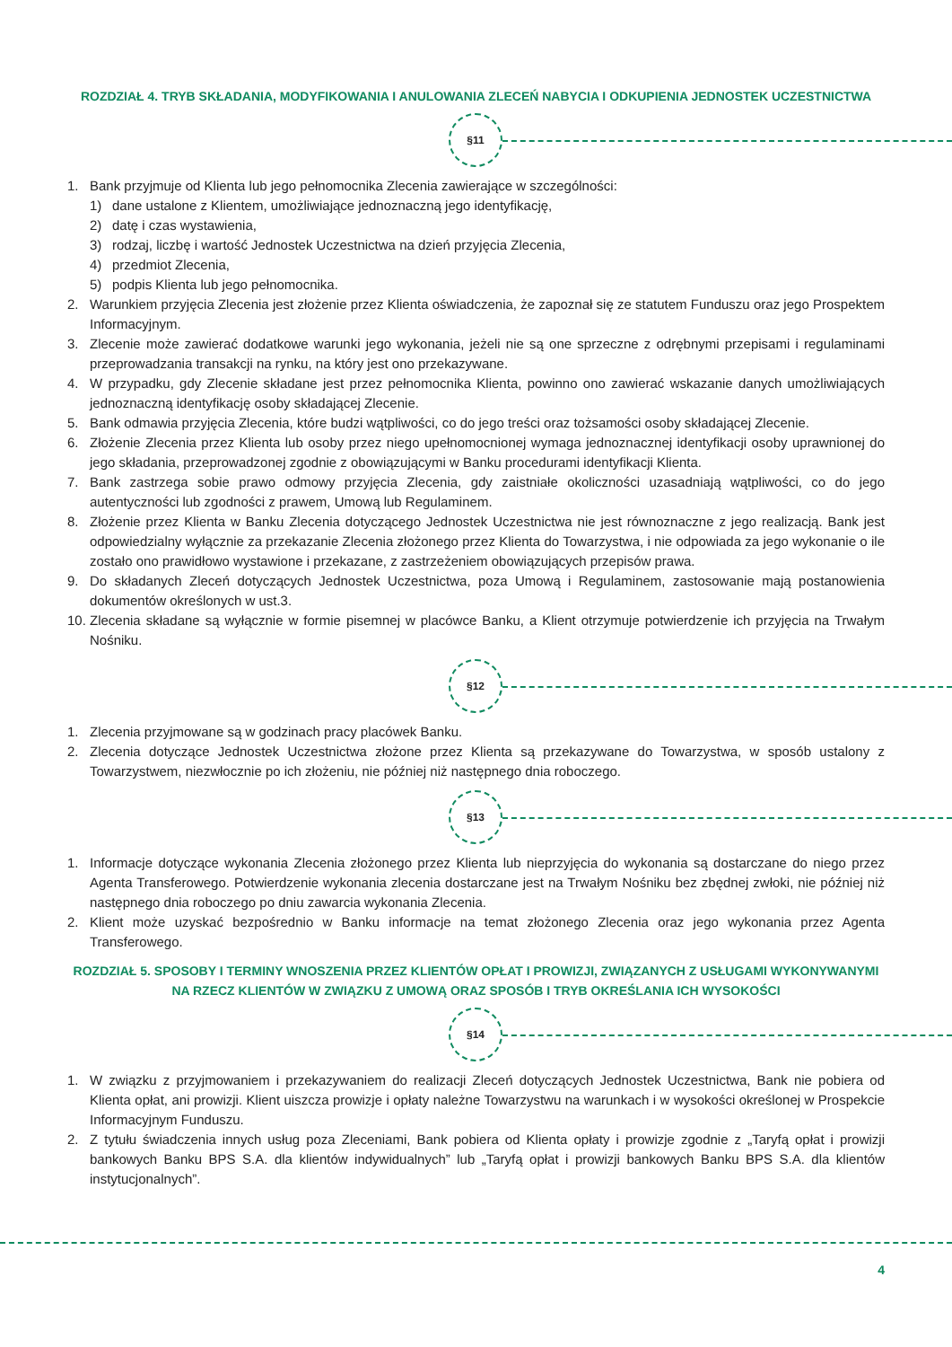ROZDZIAŁ 4. TRYB SKŁADANIA, MODYFIKOWANIA I ANULOWANIA ZLECEŃ NABYCIA I ODKUPIENIA JEDNOSTEK UCZESTNICTWA
§11
1. Bank przyjmuje od Klienta lub jego pełnomocnika Zlecenia zawierające w szczególności:
1) dane ustalone z Klientem, umożliwiające jednoznaczną jego identyfikację,
2) datę i czas wystawienia,
3) rodzaj, liczbę i wartość Jednostek Uczestnictwa na dzień przyjęcia Zlecenia,
4) przedmiot Zlecenia,
5) podpis Klienta lub jego pełnomocnika.
2. Warunkiem przyjęcia Zlecenia jest złożenie przez Klienta oświadczenia, że zapoznał się ze statutem Funduszu oraz jego Prospektem Informacyjnym.
3. Zlecenie może zawierać dodatkowe warunki jego wykonania, jeżeli nie są one sprzeczne z odrębnymi przepisami i regulaminami przeprowadzania transakcji na rynku, na który jest ono przekazywane.
4. W przypadku, gdy Zlecenie składane jest przez pełnomocnika Klienta, powinno ono zawierać wskazanie danych umożliwiających jednoznaczną identyfikację osoby składającej Zlecenie.
5. Bank odmawia przyjęcia Zlecenia, które budzi wątpliwości, co do jego treści oraz tożsamości osoby składającej Zlecenie.
6. Złożenie Zlecenia przez Klienta lub osoby przez niego upełnomocnionej wymaga jednoznacznej identyfikacji osoby uprawnionej do jego składania, przeprowadzonej zgodnie z obowiązującymi w Banku procedurami identyfikacji Klienta.
7. Bank zastrzega sobie prawo odmowy przyjęcia Zlecenia, gdy zaistniałe okoliczności uzasadniają wątpliwości, co do jego autentyczności lub zgodności z prawem, Umową lub Regulaminem.
8. Złożenie przez Klienta w Banku Zlecenia dotyczącego Jednostek Uczestnictwa nie jest równoznaczne z jego realizacją. Bank jest odpowiedzialny wyłącznie za przekazanie Zlecenia złożonego przez Klienta do Towarzystwa, i nie odpowiada za jego wykonanie o ile zostało ono prawidłowo wystawione i przekazane, z zastrzeżeniem obowiązujących przepisów prawa.
9. Do składanych Zleceń dotyczących Jednostek Uczestnictwa, poza Umową i Regulaminem, zastosowanie mają postanowienia dokumentów określonych w ust.3.
10. Zlecenia składane są wyłącznie w formie pisemnej w placówce Banku, a Klient otrzymuje potwierdzenie ich przyjęcia na Trwałym Nośniku.
§12
1. Zlecenia przyjmowane są w godzinach pracy placówek Banku.
2. Zlecenia dotyczące Jednostek Uczestnictwa złożone przez Klienta są przekazywane do Towarzystwa, w sposób ustalony z Towarzystwem, niezwłocznie po ich złożeniu, nie później niż następnego dnia roboczego.
§13
1. Informacje dotyczące wykonania Zlecenia złożonego przez Klienta lub nieprzyjęcia do wykonania są dostarczane do niego przez Agenta Transferowego. Potwierdzenie wykonania zlecenia dostarczane jest na Trwałym Nośniku bez zbędnej zwłoki, nie później niż następnego dnia roboczego po dniu zawarcia wykonania Zlecenia.
2. Klient może uzyskać bezpośrednio w Banku informacje na temat złożonego Zlecenia oraz jego wykonania przez Agenta Transferowego.
ROZDZIAŁ 5. SPOSOBY I TERMINY WNOSZENIA PRZEZ KLIENTÓW OPŁAT I PROWIZJI, ZWIĄZANYCH Z USŁUGAMI WYKONYWANYMI NA RZECZ KLIENTÓW W ZWIĄZKU Z UMOWĄ ORAZ SPOSÓB I TRYB OKREŚLANIA ICH WYSOKOŚCI
§14
1. W związku z przyjmowaniem i przekazywaniem do realizacji Zleceń dotyczących Jednostek Uczestnictwa, Bank nie pobiera od Klienta opłat, ani prowizji. Klient uiszcza prowizje i opłaty należne Towarzystwu na warunkach i w wysokości określonej w Prospekcie Informacyjnym Funduszu.
2. Z tytułu świadczenia innych usług poza Zleceniami, Bank pobiera od Klienta opłaty i prowizje zgodnie z „Taryfą opłat i prowizji bankowych Banku BPS S.A. dla klientów indywidualnych” lub „Taryfą opłat i prowizji bankowych Banku BPS S.A. dla klientów instytucjonalnych”.
4